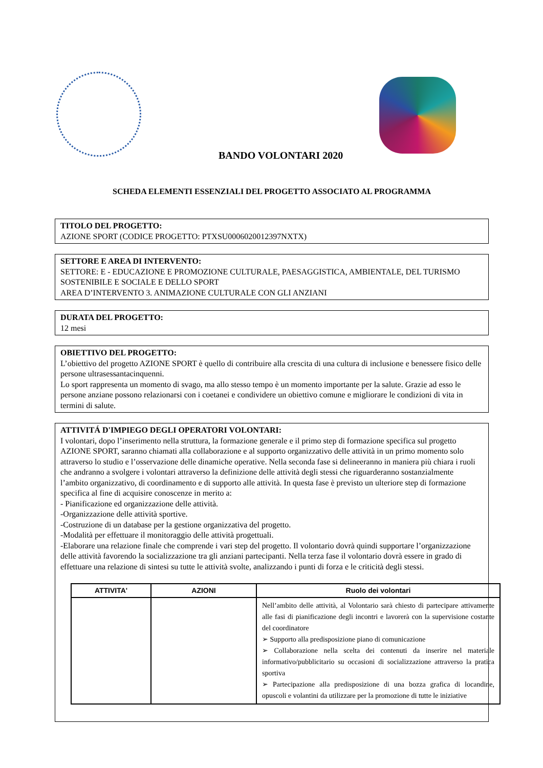BANDO VOLONTARI 2020
SCHEDA ELEMENTI ESSENZIALI DEL PROGETTO ASSOCIATO AL PROGRAMMA
TITOLO DEL PROGETTO:
AZIONE SPORT (CODICE PROGETTO: PTXSU0006020012397NXTX)
SETTORE E AREA DI INTERVENTO:
SETTORE: E - EDUCAZIONE E PROMOZIONE CULTURALE, PAESAGGISTICA, AMBIENTALE, DEL TURISMO SOSTENIBILE E SOCIALE E DELLO SPORT
AREA D’INTERVENTO 3. ANIMAZIONE CULTURALE CON GLI ANZIANI
DURATA DEL PROGETTO:
12 mesi
OBIETTIVO DEL PROGETTO:
L’obiettivo del progetto AZIONE SPORT è quello di contribuire alla crescita di una cultura di inclusione e benessere fisico delle persone ultrasessantacinquenni.
Lo sport rappresenta un momento di svago, ma allo stesso tempo è un momento importante per la salute. Grazie ad esso le persone anziane possono relazionarsi con i coetanei e condividere un obiettivo comune e migliorare le condizioni di vita in termini di salute.
ATTIVITÁ D'IMPIEGO DEGLI OPERATORI VOLONTARI:
I volontari, dopo l’inserimento nella struttura, la formazione generale e il primo step di formazione specifica sul progetto AZIONE SPORT, saranno chiamati alla collaborazione e al supporto organizzativo delle attività in un primo momento solo attraverso lo studio e l’osservazione delle dinamiche operative. Nella seconda fase si delineeranno in maniera più chiara i ruoli che andranno a svolgere i volontari attraverso la definizione delle attività degli stessi che riguarderanno sostanzialmente l’ambito organizzativo, di coordinamento e di supporto alle attività. In questa fase è previsto un ulteriore step di formazione specifica al fine di acquisire conoscenze in merito a:
- Pianificazione ed organizzazione delle attività.
-Organizzazione delle attività sportive.
-Costruzione di un database per la gestione organizzativa del progetto.
-Modalità per effettuare il monitoraggio delle attività progettuali.
-Elaborare una relazione finale che comprende i vari step del progetto. Il volontario dovrà quindi supportare l’organizzazione delle attività favorendo la socializzazione tra gli anziani partecipanti. Nella terza fase il volontario dovrà essere in grado di effettuare una relazione di sintesi su tutte le attività svolte, analizzando i punti di forza e le criticità degli stessi.
| ATTIVITA' | AZIONI | Ruolo dei volontari |
| --- | --- | --- |
| | | Nell’ambito delle attività, al Volontario sarà chiesto di partecipare attivamente alle fasi di pianificazione degli incontri e lavorerà con la supervisione costante del coordinatore ➢ Supporto alla predisposizione piano di comunicazione ➢ Collaborazione nella scelta dei contenuti da inserire nel materiale informativo/pubblicitario su occasioni di socializzazione attraverso la pratica sportiva ➢ Partecipazione alla predisposizione di una bozza grafica di locandine, opuscoli e volantini da utilizzare per la promozione di tutte le iniziative |